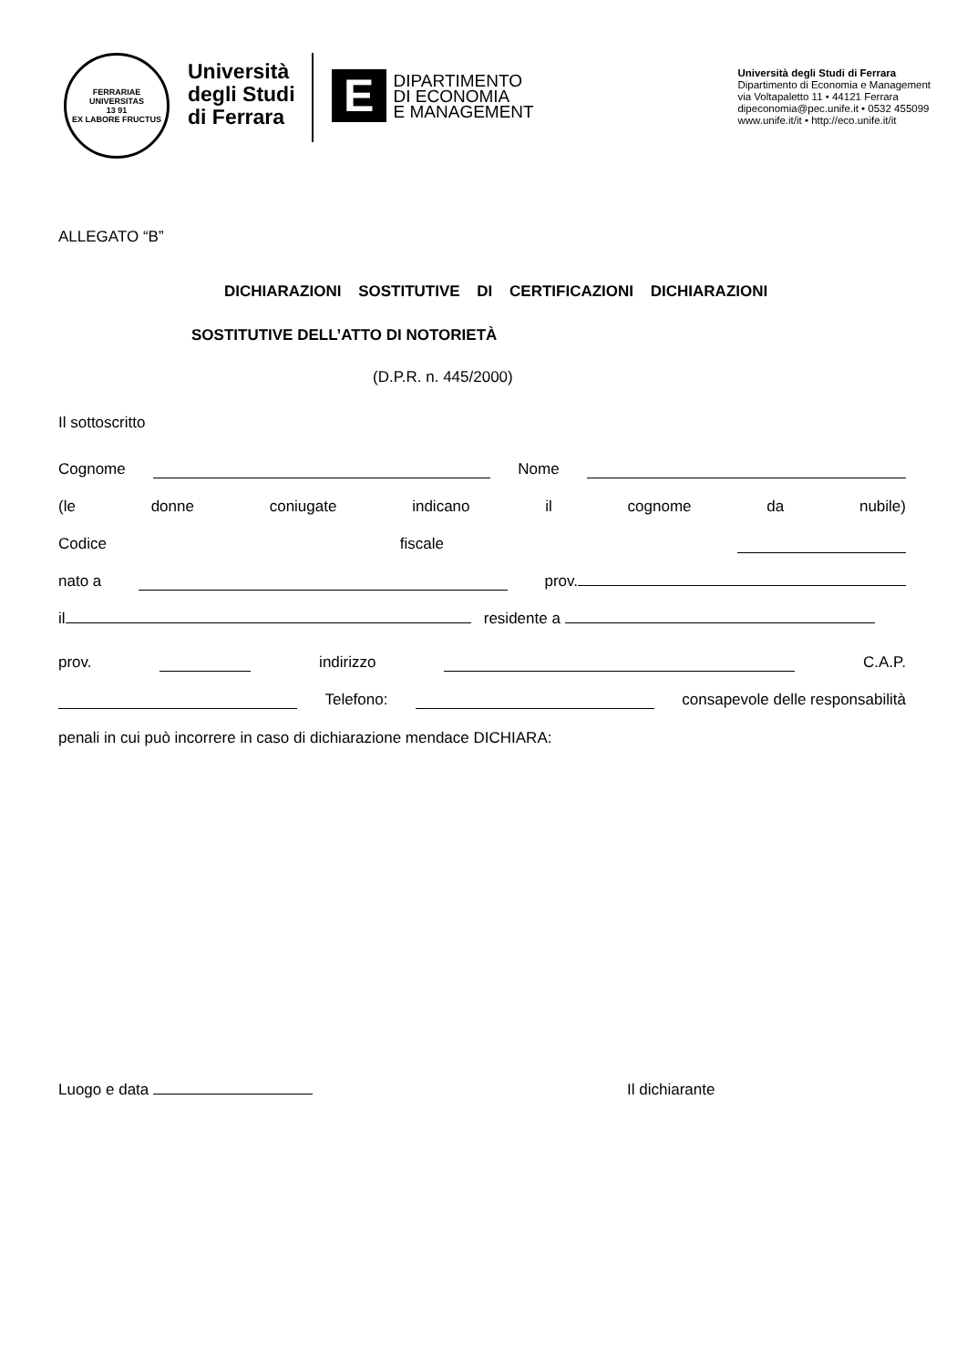FERRARIAE UNIVERSITAS
13 91
EX LABORE FRUCTUS
Università
degli Studi
di Ferrara
E
DIPARTIMENTO
DI ECONOMIA
E MANAGEMENT
Università degli Studi di Ferrara
Dipartimento di Economia e Management
via Voltapaletto 11 • 44121 Ferrara
dipeconomia@pec.unife.it • 0532 455099
www.unife.it/it • http://eco.unife.it/it
ALLEGATO “B”
DICHIARAZIONI SOSTITUTIVE DI CERTIFICAZIONI DICHIARAZIONI
SOSTITUTIVE DELL’ATTO DI NOTORIETÀ
(D.P.R. n. 445/2000)
Il sottoscritto
Cognome Nome
(le donne coniugate indicano il cognome da nubile)
Codice fiscale
nato a prov.
il residente a
prov. indirizzo C.A.P.
Telefono: consapevole delle responsabilità
penali in cui può incorrere in caso di dichiarazione mendace DICHIARA:
Luogo e data Il dichiarante